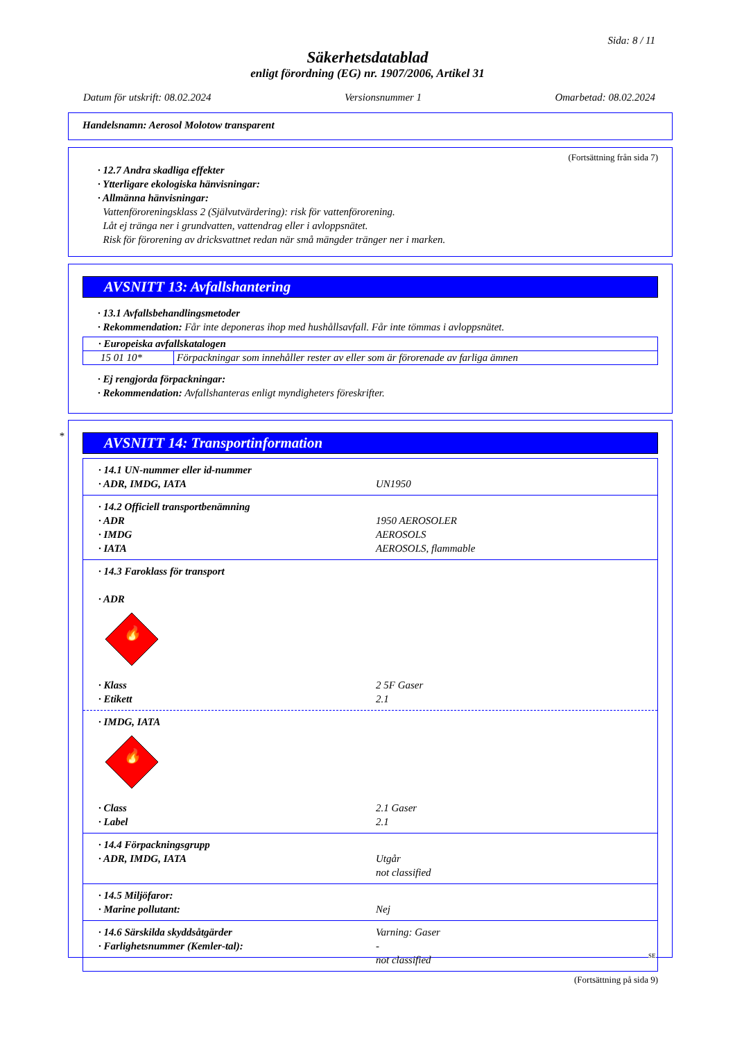Sida: 8 / 11
Säkerhetsdatablad
enligt förordning (EG) nr. 1907/2006, Artikel 31
Datum för utskrift: 08.02.2024 Versionsnummer 1 Omarbetad: 08.02.2024
Handelsnamn: Aerosol Molotow transparent
(Fortsättning från sida 7)
· 12.7 Andra skadliga effekter
· Ytterligare ekologiska hänvisningar:
· Allmänna hänvisningar:
Vattenföroreningsklass 2 (Självutvärdering): risk för vattenförorening.
Låt ej tränga ner i grundvatten, vattendrag eller i avloppsnätet.
Risk för förorening av dricksvattnet redan när små mängder tränger ner i marken.
AVSNITT 13: Avfallshantering
· 13.1 Avfallsbehandlingsmetoder
· Rekommendation: Får inte deponeras ihop med hushållsavfall. Får inte tömmas i avloppsnätet.
| · Europeiska avfallskatalogen | |
| 15 01 10* | Förpackningar som innehåller rester av eller som är förorenade av farliga ämnen |
· Ej rengjorda förpackningar:
· Rekommendation: Avfallshanteras enligt myndigheters föreskrifter.
*
AVSNITT 14: Transportinformation
· 14.1 UN-nummer eller id-nummer · ADR, IMDG, IATA UN1950
· 14.2 Officiell transportbenämning · ADR 1950 AEROSOLER · IMDG AEROSOLS · IATA AEROSOLS, flammable
· 14.3 Faroklass för transport
· ADR
🔥
· Klass 2 5F Gaser · Etikett 2.1
· IMDG, IATA
🔥
· Class 2.1 Gaser · Label 2.1
· 14.4 Förpackningsgrupp · ADR, IMDG, IATA Utgår not classified
· 14.5 Miljöfaror: · Marine pollutant: Nej
· 14.6 Särskilda skyddsåtgärder Varning: Gaser · Farlighetsnummer (Kemler-tal): - not classified
(Fortsättning på sida 9)
SE